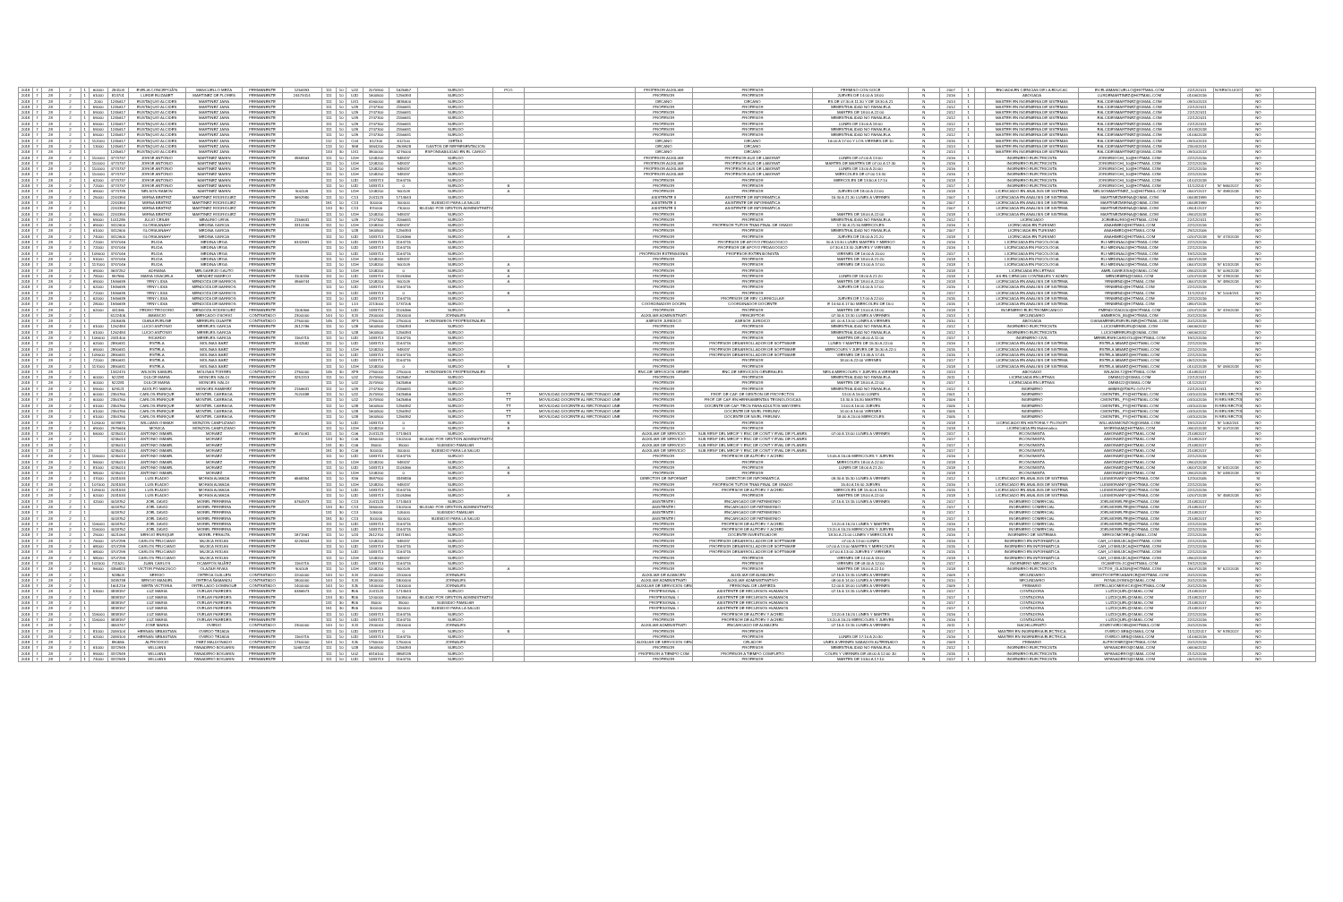| 2018 | 7 | 28 | 2 | 1 | 60000 | 284103 | EVELIA CONCEPCIÃ'N | MANCUELLO MEZA | PERMANENTE | 1256393 | 111 | 10 | UJ2 | 2070900 | 1625657 | SUELDO | PCG | | PROFESOR AUXILIAR | PROFESOR | PERMISO CON GOCE | N | 2007 | 1 | | ENCIADA EN CIENCIAS DE LA EDUCAC | EV.ELIAMANCUELLO@HOTMAIL.COM | 22/12/2011 | N RESOLUCIO | NO | |
| 2018 | 7 | 28 | 2 | 1 | 61000 | 813701 | LURDE ELIZABET | MARTINEZ DE FLORES | PERMANENTE | 24473414 | 111 | 10 | UJD | 1600500 | 1256393 | SUELDO | | | PROFESOR | PROFESOR | JUEVES DE 14:00 A 18:00 | N | 2016 | 1 | | ABOGADA | LURDEMARTINEZ@HOTMAIL.COM | 01/06/2016 | | NO | |
| 2018 | 7 | 28 | 2 | 1 | 2000 | 1245617 | EUSTAQUIO ALCIDES | MARTINEZ JARA | PERMANENTE | | 111 | 10 | UX1 | 6160000 | 4835600 | SUELDO | | | DECANO | DECANO | ES DE 07:30 A 11:30 Y DE 18:30 A 21 | N | 2014 | 1 | | MASTER EN INGENIERIA DE SISTEMAS | EALCIDESMARTINEZ@GMAIL.COM | 09/10/2013 | | NO | |
| 2018 | 7 | 28 | 2 | 1 | 59000 | 1245617 | EUSTAQUIO ALCIDES | MARTINEZ JARA | PERMANENTE | | 111 | 10 | UJ9 | 2747300 | 2156631 | SUELDO | | | PROFESOR | PROFESOR | SEMESTRALIDAD NO PARALELA | N | 2012 | 1 | | MASTER EN INGENIERIA DE SISTEMAS | EALCIDESMARTINEZ@GMAIL.COM | 22/12/2011 | | NO | |
| 2018 | 7 | 28 | 2 | 1 | 59000 | 1245617 | EUSTAQUIO ALCIDES | MARTINEZ JARA | PERMANENTE | | 111 | 10 | UJ9 | 2747300 | 2156631 | SUELDO | | | PROFESOR | PROFESOR | MARTES DE 18:00 A 22:00 | N | 2012 | 1 | | MASTER EN INGENIERIA DE SISTEMAS | EALCIDESMARTINEZ@GMAIL.COM | 22/12/2011 | | NO | |
| 2018 | 7 | 28 | 2 | 1 | 59000 | 1245617 | EUSTAQUIO ALCIDES | MARTINEZ JARA | PERMANENTE | | 111 | 10 | UJ9 | 2747300 | 2156631 | SUELDO | | | PROFESOR | PROFESOR | SEMESTRALIDAD NO PARALELA | N | 2012 | 1 | | MASTER EN INGENIERIA DE SISTEMAS | EALCIDESMARTINEZ@GMAIL.COM | 22/12/2011 | | NO | |
| 2018 | 7 | 28 | 2 | 1 | 59000 | 1245617 | EUSTAQUIO ALCIDES | MARTINEZ JARA | PERMANENTE | | 111 | 10 | UJ9 | 2747300 | 2156631 | SUELDO | | | PROFESOR | PROFESOR | LUNES DE 13:00 A 18:00 | N | 2012 | 1 | | MASTER EN INGENIERIA DE SISTEMAS | EALCIDESMARTINEZ@GMAIL.COM | 22/12/2011 | | NO | |
| 2018 | 7 | 28 | 2 | 1 | 59000 | 1245617 | EUSTAQUIO ALCIDES | MARTINEZ JARA | PERMANENTE | | 111 | 10 | UJ9 | 2747300 | 2156631 | SUELDO | | | PROFESOR | PROFESOR | SEMESTRALIDAD NO PARALELA | N | 2012 | 1 | | MASTER EN INGENIERIA DE SISTEMAS | EALCIDESMARTINEZ@GMAIL.COM | 01/03/2018 | | NO | |
| 2018 | 7 | 28 | 2 | 1 | 59000 | 1245617 | EUSTAQUIO ALCIDES | MARTINEZ JARA | PERMANENTE | | 111 | 10 | UJ9 | 2747300 | 2156631 | SUELDO | | | PROFESOR | PROFESOR | SEMESTRALIDAD NO PARALELA | N | 2012 | 1 | | MASTER EN INGENIERIA DE SISTEMAS | EALCIDESMARTINEZ@GMAIL.COM | 01/05/2018 | | NO | |
| 2018 | 7 | 28 | 2 | 1 | 112000 | 1245617 | EUSTAQUIO ALCIDES | MARTINEZ JARA | PERMANENTE | | 112 | 10 | C04 | 512100 | 512100 | DIETAS | | | DECANO | DECANO | 16:00 A 17:00 Y LOS VIERNES DE 10 | N | 2015 | 1 | | MASTER EN INGENIERIA DE SISTEMAS | EALCIDESMARTINEZ@GMAIL.COM | 09/10/2013 | | NO | |
| 2018 | 7 | 28 | 2 | 1 | 13000 | 1245617 | EUSTAQUIO ALCIDES | MARTINEZ JARA | PERMANENTE | | 113 | 10 | S98 | 3464200 | 2909928 | GASTOS DE REPRESENTACION | | | DECANO | DECANO | | N | 2014 | 1 | | MASTER EN INGENIERIA DE SISTEMAS | EALCIDESMARTINEZ@GMAIL.COM | 23/04/2014 | | NO | |
| 2018 | 7 | 28 | 2 | 1 | | 1245617 | EUSTAQUIO ALCIDES | MARTINEZ JARA | PERMANENTE | | 133 | 30 | UX1 | 3900000 | 3276000 | ESPONSABILIDAD EN EL CARGO | | | DECANO | DECANO | | N | 2014 | 1 | | MASTER EN INGENIERIA DE SISTEMAS | EALCIDESMARTINEZ@GMAIL.COM | 09/10/2013 | | NO | |
| 2018 | 7 | 28 | 2 | 1 | 110000 | 4773737 | JORGE ANTONIO | MARTINEZ MARIN | PERMANENTE | 4958463 | 111 | 10 | U1H | 1208200 | 948437 | SUELDO | | | PROFESOR AUXILIAR | PROFESOR AUX DE LABORAT | LUNES DE 07:00 A 13:00 | N | 2016 | 1 | | INGENIERO ELECTRICISTA | JORGEBOCHI_10@HOTMAIL.COM | 22/12/2016 | | NO | |
| 2018 | 7 | 28 | 2 | 1 | 110000 | 4773737 | JORGE ANTONIO | MARTINEZ MARIN | PERMANENTE | | 111 | 10 | U1H | 1208200 | 948437 | SUELDO | | | PROFESOR AUXILIAR | PROFESOR AUX DE LABORAT | MARTES DE MARTES DE 07:00 A 17:30 | N | 2016 | 1 | | INGENIERO ELECTRICISTA | JORGEBOCHI_10@HOTMAIL.COM | 22/12/2016 | | NO | |
| 2018 | 7 | 28 | 2 | 1 | 110000 | 4773737 | JORGE ANTONIO | MARTINEZ MARIN | PERMANENTE | | 111 | 10 | U1H | 1208200 | 948437 | SUELDO | | | PROFESOR AUXILIAR | PROFESOR AUX DE LABORAT | LUNES DE 13:00 A 20:00 | N | 2016 | 1 | | INGENIERO ELECTRICISTA | JORGEBOCHI_10@HOTMAIL.COM | 22/12/2016 | | NO | |
| 2018 | 7 | 28 | 2 | 1 | 110000 | 4773737 | JORGE ANTONIO | MARTINEZ MARIN | PERMANENTE | | 111 | 10 | U1H | 1208200 | 948437 | SUELDO | | | PROFESOR AUXILIAR | PROFESOR AUX DE LABORAT | MIERCOLES DE 07:00 13:30 | N | 2016 | 1 | | INGENIERO ELECTRICISTA | JORGEBOCHI_10@HOTMAIL.COM | 22/12/2016 | | NO | |
| 2018 | 7 | 28 | 2 | 1 | 62000 | 4773737 | JORGE ANTONIO | MARTINEZ MARIN | PERMANENTE | | 111 | 10 | UJD | 1483713 | 1164715 | SUELDO | | | PROFESOR | PROFESOR | MIERCOLES DE 13:50 A 17:10 | N | 2018 | 1 | | INGENIERO ELECTRICISTA | JORGEBOCHI_10@HOTMAIL.COM | 01/02/2018 | | NO | |
| 2018 | 7 | 28 | 2 | 1 | 72000 | 4773737 | JORGE ANTONIO | MARTINEZ MARIN | PERMANENTE | | 111 | 10 | UJD | 1483713 | 0 | SUELDO | B | | PROFESOR | PROFESOR | | N | 2017 | 1 | | INGENIERO ELECTRICISTA | JORGEBOCHI_10@HOTMAIL.COM | 11/12/2017 | N° 965/2017 | NO | |
| 2018 | 7 | 28 | 2 | 1 | 69000 | 4773739 | NELSON RAMON | MARTINEZ MARIN | PERMANENTE | 900109 | 111 | 10 | U1H | 1208200 | 900109 | SUELDO | A | | PROFESOR | PROFESOR | JUEVES DE 18:00 A 22:00 | N | 2018 | 1 | | LICENCIADO EN ANALISIS DE SISTEMA | NELSONMARTINEZ_10@HOTMAIL.COM | 05/07/2017 | N° 498/2018 | NO | |
| 2018 | 7 | 28 | 2 | 1 | 25000 | 2244394 | MIRNA BEATRIZ | MARTINEZ RODRIGUEZ | PERMANENTE | 3692980 | 111 | 10 | C13 | 2041123 | 1714543 | SUELDO | | | ASISTENTE II | ASISTENTE DE INFORMATICA | 15:30 A 21:30 LUNES A VIERNES | N | 2007 | 1 | | LICENCIADA EN ANALISIS DE SISTEMA | MARTINEZMIRNA@GMAIL.COM | 05/08/1999 | | NO | |
| 2018 | 7 | 28 | 2 | 1 | | 2244394 | MIRNA BEATRIZ | MARTINEZ RODRIGUEZ | PERMANENTE | | 191 | 10 | C13 | 300000 | 300000 | SUBSIDIO PARA LA SALUD | | | ASISTENTE II | ASISTENTE DE INFORMATICA | | N | 2007 | 1 | | LICENCIADA EN ANALISIS DE SISTEMA | MARTINEZMIRNA@GMAIL.COM | 05/08/1999 | | NO | |
| 2018 | 7 | 28 | 2 | 1 | | 2244394 | MIRNA BEATRIZ | MARTINEZ RODRIGUEZ | PERMANENTE | | 133 | 30 | C13 | 870000 | 730000 | BILIDAD POR GESTION ADMINISTRATIVA | | | ASISTENTE II | ASISTENTE DE INFORMATICA | | N | 2007 | 1 | | LICENCIADA EN ANALISIS DE SISTEMA | MARTINEZMIRNA@GMAIL.COM | 09/01/2017 | | NO | |
| 2018 | 7 | 28 | 2 | 1 | 96000 | 2244394 | MIRNA BEATRIZ | MARTINEZ RODRIGUEZ | PERMANENTE | | 111 | 10 | U1H | 1208200 | 948437 | SUELDO | | | PROFESOR | PROFESOR | MARTES DE 18:00 A 22:00 | N | 2018 | 1 | | LICENCIADA EN ANALISIS DE SISTEMA | MARTINEZMIRNA@GMAIL.COM | 09/02/2018 | | NO | |
| 2018 | 7 | 28 | 2 | 1 | 59000 | 1011289 | JULIO CESAR | MEAURIO LEIVA | PERMANENTE | 2156631 | 111 | 10 | UJ9 | 2747300 | 2156631 | SUELDO | | | PROFESOR | PROFESOR | SEMESTRALIDAD NO PARALELA | N | 2012 | 1 | | LICENCIADO | JCEMEAURIO@HOTMAIL.COM | 22/12/2011 | | NO | |
| 2018 | 7 | 28 | 2 | 1 | 69000 | 3412600 | GLORIA ANAHY | MEDINA GARCIA | PERMANENTE | 3310196 | 111 | 10 | U1H | 1208200 | 948437 | SUELDO | | | PROFESOR | PROFESOR TUTOR TRAB FINAL DE GRADO | 17:30 A 21:30 MIERCOLES | N | 2016 | 1 | | LICENCIADA EN TURISMO | ANAHIMED@HOTMAIL.COM | 22/12/2016 | | NO | |
| 2018 | 7 | 28 | 2 | 1 | 61000 | 3412600 | GLORIA ANAHY | MEDINA GARCIA | PERMANENTE | | 111 | 10 | UJ8 | 1600500 | 1256393 | SUELDO | | | PROFESOR | PROFESOR | SEMESTRALIDAD NO PARALELA | N | 2007 | 1 | | LICENCIADA EN TURISMO | ANAHIMED@HOTMAIL.COM | 29/12/2006 | | NO | |
| 2018 | 7 | 28 | 2 | 1 | 74000 | 3412600 | GLORIA ANAHY | MEDINA GARCIA | PERMANENTE | | 111 | 10 | UJD | 1483713 | 1105366 | SUELDO | A | | PROFESOR | PROFESOR | JUEVES DE 18:00 A 21:20 | N | 2018 | 1 | | LICENCIADA EN TURISMO | ANAHIMED@HOTMAIL.COM | 02/07/2018 | N° 473/2018 | NO | |
| 2018 | 7 | 28 | 2 | 1 | 72000 | 3747046 | ELIDA | MEDINA VEGA | PERMANENTE | 5342691 | 111 | 10 | UJD | 1483713 | 1164715 | SUELDO | | | PROFESOR | PROFESOR DE APOYO PEDAGOGICO | 30 A 13:30 LUNES MARTES Y MIERCO | N | 2016 | 1 | | LICENCIADA EN PSICOLOGIA | ELI-MEDINA02@HOTMAIL.COM | 22/12/2016 | | NO | |
| 2018 | 7 | 28 | 2 | 1 | 72000 | 3747046 | ELIDA | MEDINA VEGA | PERMANENTE | | 111 | 10 | UJD | 1483713 | 1164715 | SUELDO | | | PROFESOR | PROFESOR DE APOYO PEDAGOGICO | 07:30 A 13:30 JUEVES Y VIERNES | N | 2016 | 1 | | LICENCIADA EN PSICOLOGIA | ELI-MEDINA02@HOTMAIL.COM | 22/12/2016 | | NO | |
| 2018 | 7 | 28 | 2 | 1 | 109000 | 3747046 | ELIDA | MEDINA VEGA | PERMANENTE | | 111 | 10 | UJD | 1483713 | 1164715 | SUELDO | | | PROFESOR EXTENSIONIS | PROFESOR EXTENSIONISTA | VIERNES DE 16:00 A 20:00 | N | 2017 | 1 | | LICENCIADA EN PSICOLOGIA | ELI-MEDINA02@HOTMAIL.COM | 19/12/2016 | | NO | |
| 2018 | 7 | 28 | 2 | 1 | 93000 | 3747046 | ELIDA | MEDINA VEGA | PERMANENTE | | 111 | 10 | U1H | 1208200 | 948437 | SUELDO | | | PROFESOR | PROFESOR | MARTES DE 18:00 A 21:20 | N | 2018 | 1 | | LICENCIADA EN PSICOLOGIA | ELI-MEDINA02@HOTMAIL.COM | 05/07/2018 | | NO | |
| 2018 | 7 | 28 | 2 | 1 | 117000 | 3747046 | ELIDA | MEDINA VEGA | PERMANENTE | | 111 | 10 | U1H | 1208200 | 900109 | SUELDO | A | | PROFESOR | PROFESOR | VIERNES DE 13:00 A 17:00 | N | 2018 | 1 | | LICENCIADA EN PSICOLOGIA | ELI-MEDINA02@HOTMAIL.COM | 05/07/2018 | N° 513/2018 | NO | |
| 2018 | 7 | 28 | 2 | 1 | 69000 | 3637252 | ADRIANA | MELGAREJO GAUTO | PERMANENTE | | 111 | 10 | U1H | 1208200 | 0 | SUELDO | B | | PROFESOR | PROFESOR | | N | 2018 | 1 | | LICENCIADA EN LETRAS | AMELGAREJO59@GMAIL.COM | 09/02/2018 | N° 009/2018 | NO | |
| 2018 | 7 | 28 | 2 | 1 | 78000 | 997955 | MARIA GRACIELA | MENDEZ MARECO | PERMANENTE | 1105336 | 111 | 10 | UJD | 1483713 | 1105366 | SUELDO | A | | PROFESOR | PROFESOR | LUNES DE 18:00 A 21:20 | N | 2018 | 1 | | AS EN CIENCIAS CONTABLES Y ADMIN | MENDEBEN@GMAIL.COM | 02/07/2018 | N° 478/2018 | NO | |
| 2018 | 7 | 28 | 2 | 1 | 69000 | 1946639 | YENY LIDIA | MENDOZA DE BARRIOS | PERMANENTE | 4966744 | 111 | 10 | U1H | 1208200 | 900109 | SUELDO | A | | PROFESOR | PROFESOR | MARTES DE 18:00 A 22:00 | N | 2018 | 1 | | LICENCIADA EN ANALISIS DE SISTEMA | YENMEND@HOTMAIL.COM | 05/07/2018 | N° 489/2018 | NO | |
| 2018 | 7 | 28 | 2 | 1 | 62000 | 1946639 | YENY LIDIA | MENDOZA DE BARRIOS | PERMANENTE | | 111 | 10 | UJD | 1483713 | 1164715 | SUELDO | | | PROFESOR | PROFESOR | JUEVES DE 14:00 A 17:00 | N | 2015 | 1 | | LICENCIADA EN ANALISIS DE SISTEMA | YENMEND@HOTMAIL.COM | 22/12/2016 | | NO | |
| 2018 | 7 | 28 | 2 | 1 | 72000 | 1946639 | YENY LIDIA | MENDOZA DE BARRIOS | PERMANENTE | | 111 | 10 | UJD | 1483713 | 0 | SUELDO | B | | PROFESOR | PROFESOR | | N | 2017 | 1 | | LICENCIADA EN ANALISIS DE SISTEMA | YENMEND@HOTMAIL.COM | 11/12/2017 | N° 1004/201 | NO | |
| 2018 | 7 | 28 | 2 | 1 | 62000 | 1946639 | YENY LIDIA | MENDOZA DE BARRIOS | PERMANENTE | | 111 | 10 | UJD | 1483713 | 1164715 | SUELDO | | | PROFESOR | PROFESOR DE REV CURRICULAR | JUEVES DE 17:00 A 22:00 | N | 2015 | 1 | | LICENCIADA EN ANALISIS DE SISTEMA | YENMEND@HOTMAIL.COM | 22/12/2016 | | NO | |
| 2018 | 7 | 28 | 2 | 1 | 28000 | 1946639 | YENY LIDIA | MENDOZA DE BARRIOS | PERMANENTE | | 111 | 10 | L14 | 2213000 | 1737205 | SUELDO | | | COORDINADOR DOCEN | COORDINADOR DOCENTE | E 14:50 A 17:50 MIERCOLES DE 15:0 | N | 2015 | 1 | | LICENCIADA EN ANALISIS DE SISTEMA | YENMEND@HOTMAIL.COM | 08/07/2015 | | NO | |
| 2018 | 7 | 28 | 2 | 1 | 62000 | 441365 | PEDRO TEODORO | MENDOZA RODRIGUEZ | PERMANENTE | 1105366 | 111 | 10 | UJD | 1483713 | 1105366 | SUELDO | A | | PROFESOR | PROFESOR | MARTES DE 13:00 A 18:00 | N | 2018 | 1 | | INGENIERO ELECTROMECANICO | PMENDOZAI2010@HOTMAIL.COM | 02/07/2018 | N° 419/2018 | NO | |
| 2018 | 7 | 28 | 2 | 1 | | 5122405 | AMANCIO | MERCADO OSORIO | CONTRATADO | 2300000 | 144 | 10 | XJ4 | 2300000 | 2300000 | JORNALES | | | AUXILIAR ADMINISTRATI | PERCEPTOR | 07:30 A 13:30 LUNES A VIERNES | N | 2013 | 1 | | SECUNDARIO | AMMEROS_85@HOTMAIL.COM | 20/12/2016 | | NO | |
| 2018 | 7 | 28 | 2 | 1 | | 2405635 | DIANA EVELINE | MERELES DUARTE | CONTRATADO | 2750000 | 145 | 10 | XP3 | 2750000 | 2750000 | HONORARIOS PROFESIONALES | | | ASESOR JURIDICO | ASESOR JURIDICO | 08: 00 A 13:00 LUNES A VIERNES | N | 2010 | 1 | | ABOGADA | DIANAMERELESEVELINE@HOTMAIL.COM | 20/12/2016 | | NO | |
| 2018 | 7 | 28 | 2 | 1 | 61000 | 1262484 | LUCIO ANTONIO | MERELES GARCIA | PERMANENTE | 2512786 | 111 | 10 | UJ8 | 1600500 | 1256393 | SUELDO | | | PROFESOR | PROFESOR | SEMESTRALIDAD NO PARALELA | N | 2012 | 1 | | INGENIERO ELECTRICISTA | LUCIOMERELES@GMAIL.COM | 06/06/2012 | | NO | |
| 2018 | 7 | 28 | 2 | 1 | 61000 | 1262484 | LUCIO ANTONIO | MERELES GARCIA | PERMANENTE | | 111 | 10 | UJ8 | 1600500 | 1256393 | SUELDO | | | PROFESOR | PROFESOR | SEMESTRALIDAD NO PARALELA | N | 2012 | 1 | | INGENIERO ELECTRICISTA | LUCIOMERELES@GMAIL.COM | 06/06/2012 | | NO | |
| 2018 | 7 | 28 | 2 | 1 | 106000 | 2441400 | RICARDO | MERELES GARCIA | PERMANENTE | 1164715 | 111 | 10 | UJD | 1483713 | 1164715 | SUELDO | | | PROFESOR | PROFESOR | MARTES DE 08:00 A 11:00 | N | 2017 | 1 | | INGENIERO CIVIL | MERELESRICARDO10@HOTMAIL.COM | 19/12/2016 | | NO | |
| 2018 | 7 | 28 | 2 | 1 | 62000 | 2890631 | ESTELA | MOLINAS BAEZ | PERMANENTE | 4442582 | 111 | 10 | UJD | 1483713 | 1164715 | SUELDO | | | PROFESOR | PROFESOR DESARROLLADOR DE SOFTWARE | LUNES Y MARTES DE 15:30 A 22:00 | N | 2016 | 1 | | LICENCIADA EN ANALISIS DE SISTEMA | ESTELA.MBAEZ@HOTMAIL.COM | 22/12/2016 | | NO | |
| 2018 | 7 | 28 | 2 | 1 | 69000 | 2890631 | ESTELA | MOLINAS BAEZ | PERMANENTE | | 111 | 10 | U1H | 1208200 | 948437 | SUELDO | | | PROFESOR | PROFESOR DESARROLLADOR DE SOFTWARE | MIERCOLES Y JUEVES DE 15:30 A 22:0 | N | 2015 | 1 | | LICENCIADA EN ANALISIS DE SISTEMA | ESTELA.MBAEZ@HOTMAIL.COM | 22/12/2016 | | NO | |
| 2018 | 7 | 28 | 2 | 1 | 109000 | 2890631 | ESTELA | MOLINAS BAEZ | PERMANENTE | | 111 | 10 | UJD | 1483713 | 1164715 | SUELDO | | | PROFESOR | PROFESOR DESARROLLADOR DE SOFTWARE | VIERNES DE 13:45 A 17:45 | N | 2015 | 1 | | LICENCIADA EN ANALISIS DE SISTEMA | ESTELA.MBAEZ@HOTMAIL.COM | 22/12/2016 | | NO | |
| 2018 | 7 | 28 | 2 | 1 | 72000 | 2890631 | ESTELA | MOLINAS BAEZ | PERMANENTE | | 111 | 10 | UJD | 1483713 | 1164715 | SUELDO | | | PROFESOR | PROFESOR | 18:00 A 22:00 VIERNES | N | 2017 | 1 | | LICENCIADA EN ANALISIS DE SISTEMA | ESTELA.MBAEZ@HOTMAIL.COM | 05/12/2016 | | NO | |
| 2018 | 7 | 28 | 2 | 1 | 117000 | 2890631 | ESTELA | MOLINAS BAEZ | PERMANENTE | | 111 | 10 | U1H | 1208200 | 0 | SUELDO | B | | PROFESOR | PROFESOR | | N | 2018 | 1 | | LICENCIADA EN ANALISIS DE SISTEMA | ESTELA.MBAEZ@HOTMAIL.COM | 01/02/2018 | N° 059/2018 | NO | |
| 2018 | 7 | 28 | 2 | 1 | | 1342470 | WILSON SAMUEL | MOLINAS TORRES | CONTRATADO | 2750000 | 145 | 30 | XP8 | 2750000 | 2750000 | HONORARIOS PROFESIONALES | | | ENC.DE SERVICIOS GENER | ENC.DE SERVICIOS GENERALES | NES A MIERCOLES Y JUEVES A VIERNES | N | 2014 | 1 | | ABOGADO | WILADM.72@HOTMAIL.COM | 01/08/2017 | | NO | |
| 2018 | 7 | 28 | 2 | 1 | 60000 | 922281 | DULCE MARIA | MONGES IVALDI | PERMANENTE | 3251313 | 111 | 10 | UJ2 | 2070900 | 1625657 | SUELDO | | | PROFESOR | PROFESOR | SEMESTRALIDAD NO PARALELA | N | 2011 | 1 | | LICENCIADA EN LETRAS | DMMI422@GMAIL.COM | 22/12/2011 | | NO | |
| 2018 | 7 | 28 | 2 | 1 | 60000 | 922281 | DULCE MARIA | MONGES IVALDI | PERMANENTE | | 111 | 10 | UJ2 | 2070900 | 1625656 | SUELDO | | | PROFESOR | PROFESOR | MARTES DE 18:00 A 22:00 | N | 2017 | 1 | | LICENCIADA EN LETRAS | DMMI422@GMAIL.COM | 01/12/2017 | | NO | |
| 2018 | 7 | 28 | 2 | 1 | 59000 | 529121 | ADOLFO MARIA | MONGES RAMIREZ | PERMANENTE | 2156631 | 111 | 10 | UJ9 | 2747300 | 2156631 | SUELDO | | | PROFESOR | PROFESOR | SEMESTRALIDAD NO PARALELA | N | 2012 | 1 | | INGENIERO | AMMR@ITAIPU.GOV.PY | 22/12/2011 | | NO | |
| 2018 | 7 | 28 | 2 | 1 | 60000 | 2354760 | CARLOS ENRIQUE | MONTIEL CAREAGA | PERMANENTE | 7020488 | 111 | 10 | UJ2 | 2070900 | 1625656 | SUELDO | TT | MOVILIDAD DOCENTE AL RECTORADO UNE | PROFESOR | PROF. DE CAP. DE GESTION DE PROYECTOS | 14:00 A 16:00 LUNES | N | 2001 | 1 | | INGENIERO | CMONTIEL_PY@HOTMAIL.COM | 04/10/2016 | R RES RECTOR | NO | |
| 2018 | 7 | 28 | 2 | 1 | 60000 | 2354760 | CARLOS ENRIQUE | MONTIEL CAREAGA | PERMANENTE | | 111 | 10 | UJ2 | 2070900 | 1625656 | SUELDO | TT | MOVILIDAD DOCENTE AL RECTORADO UNE | PROFESOR | PROF. DE CAP. EN HERRAMIENTAS TEGNOLÓGICAS | 13:30 A 15:30 MARTES | N | 2006 | 1 | | INGENIERO | CMONTIEL_PY@HOTMAIL.COM | 04/10/2016 | R RES RECTOR | NO | |
| 2018 | 7 | 28 | 2 | 1 | 61000 | 2354760 | CARLOS ENRIQUE | MONTIEL CAREAGA | PERMANENTE | | 111 | 10 | UJ8 | 1600500 | 1256392 | SUELDO | TT | MOVILIDAD DOCENTE AL RECTORADO UNE | PROFESOR | DOCENTE DE CAP. TECN PARA ADULTOS MAYORES | 14:00 A 16:00 JUEVES | N | 2005 | 1 | | INGENIERO | CMONTIEL_PY@HOTMAIL.COM | 04/10/2016 | R RES RECTOR | NO | |
| 2018 | 7 | 28 | 2 | 1 | 61000 | 2354760 | CARLOS ENRIQUE | MONTIEL CAREAGA | PERMANENTE | | 111 | 10 | UJ8 | 1600500 | 1256392 | SUELDO | TT | MOVILIDAD DOCENTE AL RECTORADO UNE | PROFESOR | DOCENTE DE NIVEL PREUNIV. | 14:00 A 16:00 VIERNES | N | 2005 | 1 | | INGENIERO | CMONTIEL_PY@HOTMAIL.COM | 04/10/2016 | R RES RECTOR | NO | |
| 2018 | 7 | 28 | 2 | 1 | 61000 | 2354760 | CARLOS ENRIQUE | MONTIEL CAREAGA | PERMANENTE | | 111 | 10 | UJ8 | 1600500 | 1256392 | SUELDO | TT | MOVILIDAD DOCENTE AL RECTORADO UNE | PROFESOR | DOCENTE DE NIVEL PREUNIV. | 18:00 A 20:00 MIERCOLES | N | 2005 | 1 | | INGENIERO | CMONTIEL_PY@HOTMAIL.COM | 04/10/2016 | R RES RECTOR | NO | |
| 2018 | 7 | 28 | 2 | 1 | 103000 | 3478871 | WILLIANS OSMAR | MONZON CAMPUZANO | PERMANENTE | | 111 | 10 | UJD | 1483713 | 0 | SUELDO | B | | PROFESOR | PROFESOR | | N | 2018 | 1 | | LICENCIADO EN HISTORIA Y FILOSOFI | WILLIANSMONZON@GMAIL.COM | 19/12/2017 | N° 1052/201 | NO | |
| 2018 | 7 | 28 | 2 | 1 | 69000 | 2979646 | MONICA | MONZON CAMPUZANO | PERMANENTE | | 111 | 10 | U1H | 1208200 | 0 | SUELDO | B | | PROFESOR | PROFESOR | | N | 2018 | 1 | | LICENCIADA EN Matematica | MOERSAM@HOTMAIL.COM | 09/02/2018 | N° 007/2018 | NO | |
| 2018 | 7 | 28 | 2 | 1 | 56000 | 4235014 | ANTONIO ISMAEL | MORAEZ | PERMANENTE | 6570061 | 111 | 10 | C06 | 2041123 | 1714543 | SUELDO | | | AUXILIAR DE SERVICIO | SUB RESP DEL MECIP Y ENC DE CONT Y EVAL DE PLANES | 07:00 A 13:00 LUNES A VIERNES | N | 2017 | 1 | | ECONOMISTA | AIMORAEZ@HOTMAIL.COM | 21/08/2017 | | NO | |
| 2018 | 7 | 28 | 2 | 1 | | 4235014 | ANTONIO ISMAEL | MORAEZ | PERMANENTE | | 133 | 30 | C06 | 1550000 | 1302000 | BILIDAD POR GESTION ADMINISTRATIVA | | | AUXILIAR DE SERVICIO | SUB RESP DEL MECIP Y ENC DE CONT Y EVAL DE PLANES | | N | 2017 | 1 | | ECONOMISTA | AIMORAEZ@HOTMAIL.COM | 21/08/2017 | | NO | |
| 2018 | 7 | 28 | 2 | 1 | | 4235014 | ANTONIO ISMAEL | MORAEZ | PERMANENTE | | 131 | 30 | C06 | 35000 | 35000 | SUBSIDIO FAMILIAR | | | AUXILIAR DE SERVICIO | SUB RESP DEL MECIP Y ENC DE CONT Y EVAL DE PLANES | | N | 2017 | 1 | | ECONOMISTA | AIMORAEZ@HOTMAIL.COM | 21/08/2017 | | NO | |
| 2018 | 7 | 28 | 2 | 1 | | 4235014 | ANTONIO ISMAEL | MORAEZ | PERMANENTE | | 191 | 30 | C06 | 300000 | 300000 | SUBSIDIO PARA LA SALUD | | | AUXILIAR DE SERVICIO | SUB RESP DEL MECIP Y ENC DE CONT Y EVAL DE PLANES | | N | 2017 | 1 | | ECONOMISTA | AIMORAEZ@HOTMAIL.COM | 21/08/2017 | | NO | |
| 2018 | 7 | 28 | 2 | 1 | 116000 | 4235014 | ANTONIO ISMAEL | MORAEZ | PERMANENTE | | 111 | 10 | UJD | 1483713 | 1164715 | SUELDO | | | PROFESOR | PROFESOR DE AUTOEV Y ACRED | 13:05 A 15:05 MIERCOLES Y JUEVES | N | 2016 | 1 | | ECONOMISTA | AIMORAEZ@HOTMAIL.COM | 22/12/2016 | | NO | |
| 2018 | 7 | 28 | 2 | 1 | 96000 | 4235014 | ANTONIO ISMAEL | MORAEZ | PERMANENTE | | 111 | 10 | U1H | 1208200 | 948437 | SUELDO | | | PROFESOR | PROFESOR | MIERCOLES 18:00 A 22:00 | N | 2018 | 1 | | ECONOMISTA | AIMORAEZ@HOTMAIL.COM | 09/02/2018 | | NO | |
| 2018 | 7 | 28 | 2 | 1 | 81000 | 4235014 | ANTONIO ISMAEL | MORAEZ | PERMANENTE | | 111 | 10 | UJD | 1483713 | 1105366 | SUELDO | A | | PROFESOR | PROFESOR | LUNES DE 18:00 A 21:20 | N | 2018 | 1 | | ECONOMISTA | AIMORAEZ@HOTMAIL.COM | 05/07/2018 | N° 541/2018 | NO | |
| 2018 | 7 | 28 | 2 | 1 | 98000 | 4235014 | ANTONIO ISMAEL | MORAEZ | PERMANENTE | | 111 | 10 | U1H | 1208200 | 0 | SUELDO | B | | PROFESOR | PROFESOR | | N | 2018 | 1 | | ECONOMISTA | AIMORAEZ@HOTMAIL.COM | 09/02/2018 | N° 048/2018 | NO | |
| 2018 | 7 | 28 | 2 | 1 | 47000 | 2031534 | LUIS ELADIO | MORAN ALMADA | PERMANENTE | 6568354 | 111 | 10 | K36 | 3987900 | 3349836 | SUELDO | | | DIRECTOR DE INFORMAT | DIRECTOR DE INFORMATICA | 09:30 A 15:30 LUNES A VIERNES | N | 2012 | 1 | | LICENCIADO EN ANALISIS DE SISTEMA | LUISMORANPY@HOTMAIL.COM | 12/10/2005 | | SI | |
| 2018 | 7 | 28 | 2 | 1 | 107000 | 2031534 | LUIS ELADIO | MORAN ALMADA | PERMANENTE | | 111 | 10 | U1H | 1208200 | 948437 | SUELDO | | | PROFESOR | PROFESOR TUTOR TRAB FINAL DE GRADO | 15:40 A 19:40 JUEVES | N | 2016 | 1 | | LICENCIADO EN ANALISIS DE SISTEMA | LUISMORANPY@HOTMAIL.COM | 22/12/2016 | | NO | |
| 2018 | 7 | 28 | 2 | 1 | 109000 | 2031534 | LUIS ELADIO | MORAN ALMADA | PERMANENTE | | 111 | 10 | UJD | 1483713 | 1164715 | SUELDO | | | PROFESOR | PROFESOR DE AUTOEV Y ACRED | MIERCOLES DE 15:40 A 19:40 | N | 2015 | 1 | | LICENCIADO EN ANALISIS DE SISTEMA | LUISMORANPY@HOTMAIL.COM | 22/12/2016 | | NO | |
| 2018 | 7 | 28 | 2 | 1 | 62000 | 2031534 | LUIS ELADIO | MORAN ALMADA | PERMANENTE | | 111 | 10 | UJD | 1483713 | 1105366 | SUELDO | A | | PROFESOR | PROFESOR | MARTES DE 18:00 A 22:00 | N | 2018 | 1 | | LICENCIADO EN ANALISIS DE SISTEMA | LUISMORANPY@HOTMAIL.COM | 02/07/2018 | N° 458/2018 | NO | |
| 2018 | 7 | 28 | 2 | 1 | 42000 | 4018752 | JOEL DAVID | MOREL FERREIRA | PERMANENTE | 5750973 | 111 | 10 | C13 | 2041123 | 1714543 | SUELDO | | | ASISTENTE I | ENCARGADO DE PATRIMONIO | 07:15 A 13:15 LUNES A VIERNES | N | 2017 | 1 | | INGENIERO COMERCIAL | JOELMORELFE@HOTMAIL.COM | 21/08/2017 | | NO | |
| 2018 | 7 | 28 | 2 | 1 | | 4018752 | JOEL DAVID | MOREL FERREIRA | PERMANENTE | | 133 | 30 | C13 | 1550000 | 1302000 | BILIDAD POR GESTION ADMINISTRATIVA | | | ASISTENTE I | ENCARGADO DE PATRIMONIO | | N | 2017 | 1 | | INGENIERO COMERCIAL | JOELMORELFE@HOTMAIL.COM | 21/08/2017 | | NO | |
| 2018 | 7 | 28 | 2 | 1 | | 4018752 | JOEL DAVID | MOREL FERREIRA | PERMANENTE | | 131 | 30 | C13 | 105000 | 105000 | SUBSIDIO FAMILIAR | | | ASISTENTE I | ENCARGADO DE PATRIMONIO | | N | 2017 | 1 | | INGENIERO COMERCIAL | JOELMORELFE@HOTMAIL.COM | 21/08/2017 | | NO | |
| 2018 | 7 | 28 | 2 | 1 | | 4018752 | JOEL DAVID | MOREL FERREIRA | PERMANENTE | | 191 | 30 | C13 | 300000 | 300000 | SUBSIDIO PARA LA SALUD | | | ASISTENTE I | ENCARGADO DE PATRIMONIO | | N | 2017 | 1 | | INGENIERO COMERCIAL | JOELMORELFE@HOTMAIL.COM | 21/08/2017 | | NO | |
| 2018 | 7 | 28 | 2 | 1 | 116000 | 4018752 | JOEL DAVID | MOREL FERREIRA | PERMANENTE | | 111 | 10 | UJD | 1483713 | 1164715 | SUELDO | | | PROFESOR | PROFESOR DE AUTOEV Y ACRED | 13:20 A 15:20 LUNES Y MARTES | N | 2016 | 1 | | INGENIERO COMERCIAL | JOELMORELFE@HOTMAIL.COM | 22/12/2016 | | NO | |
| 2018 | 7 | 28 | 2 | 1 | 116000 | 4018752 | JOEL DAVID | MOREL FERREIRA | PERMANENTE | | 111 | 10 | UJD | 1483713 | 1164715 | SUELDO | | | PROFESOR | PROFESOR DE AUTOEV Y ACRED | 13:20 A 15:20 MIERCOLES Y JUEVES | N | 2016 | 1 | | INGENIERO COMERCIAL | JOELMORELFE@HOTMAIL.COM | 22/12/2016 | | NO | |
| 2018 | 7 | 28 | 2 | 1 | 29000 | 4021064 | SERGIO ENRIQUE | MOREL PERALTA | PERMANENTE | 1871961 | 111 | 10 | UJ4 | 2512700 | 1871961 | SUELDO | | | PROFESOR | DOCENTE INVESTIGADOR | 18:30 A 21:00 LUNES Y MIERCOLES | N | 2016 | 1 | | INGENIERO DE SISTEMAS | SERGIOMOREL@GMAIL.COM | 22/12/2016 | | NO | |
| 2018 | 7 | 28 | 2 | 1 | 76000 | 4707299 | CARLOS FELICIANO | MUJICA RODAS | PERMANENTE | 4226304 | 111 | 10 | U1H | 1208200 | 948437 | SUELDO | | | PROFESOR | PROFESOR DESARROLLADOR DE SOFTWARE | 07:00 A 13:00 LUNES | N | 2016 | 1 | | INGENIERO EN INFORMATICA | CAR_LOSMUJICA@HOTMAIL.COM | 22/12/2016 | | NO | |
| 2018 | 7 | 28 | 2 | 1 | 68000 | 4707299 | CARLOS FELICIANO | MUJICA RODAS | PERMANENTE | | 111 | 10 | UJD | 1483713 | 1164715 | SUELDO | | | PROFESOR | PROFESOR DESARROLLADOR DE SOFTWARE | 07:00 A 13:00 MARTES Y MIERCOLES | N | 2015 | 1 | | INGENIERO EN INFORMATICA | CAR_LOSMUJICA@HOTMAIL.COM | 22/12/2016 | | NO | |
| 2018 | 7 | 28 | 2 | 1 | 68000 | 4707299 | CARLOS FELICIANO | MUJICA RODAS | PERMANENTE | | 111 | 10 | UJD | 1483713 | 1164715 | SUELDO | | | PROFESOR | PROFESOR DESARROLLADOR DE SOFTWARE | 07:00 A 13:00 JUEVES Y VIERNES | N | 2015 | 1 | | INGENIERO EN INFORMATICA | CAR_LOSMUJICA@HOTMAIL.COM | 22/12/2016 | | NO | |
| 2018 | 7 | 28 | 2 | 1 | 98000 | 4707299 | CARLOS FELICIANO | MUJICA RODAS | PERMANENTE | | 111 | 10 | U1H | 1208200 | 948437 | SUELDO | | | PROFESOR | PROFESOR | VIERNES DE 14:00 A 18:00 | N | 2018 | 1 | | INGENIERO EN INFORMATICA | CAR_LOSMUJICA@HOTMAIL.COM | 09/02/2018 | | NO | |
| 2018 | 7 | 28 | 2 | 1 | 102000 | 711520 | JUAN CARLOS | OCAMPOS NUÃ'EZ | PERMANENTE | 1164715 | 111 | 10 | UJD | 1483713 | 1164715 | SUELDO | | | PROFESOR | PROFESOR | VIERNES DE 08:40 A 12:00 | N | 2017 | 1 | | INGENIERO MECANICO | OCAMPOS-JC@HOTMAIL.COM | 19/12/2016 | | NO | |
| 2018 | 7 | 28 | 2 | 1 | 96000 | 4356823 | VICTOR FRANCISCO | OLAZAR RIVAS | PERMANENTE | 900109 | 111 | 10 | U1H | 1208200 | 900109 | SUELDO | A | | PROFESOR | PROFESOR | MARTES DE 18:00 A 22:10 | N | 2018 | 1 | | INGENIERO ELECTRICISTA | VICTOR_OLAZAR@HOTMAIL.COM | 05/07/2018 | N° 522/2018 | NO | |
| 2018 | 7 | 28 | 2 | 1 | | 928503 | SERGIO | ORTEGA GUILLEN | CONTRATADO | 2200000 | 144 | 10 | XJ4 | 2200000 | 2200000 | JORNALES | | | AUXILIAR DE ALMACEN | AUXILIAR DE ALMACEN | 07:15 A 13:15 LUNES A VIERNES | N | 2009 | 1 | | SECUNDARIO | SERGITOORTEGABARCE@HOTMAIL.COM | 20/12/2016 | | NO | |
| 2018 | 7 | 28 | 2 | 1 | | 3439738 | SERGIO MANUEL | ORTEGA ÑAMANDU | CONTRATADO | 1800000 | 144 | 10 | XJ4 | 1800000 | 1800000 | JORNALES | | | AUXILIAR ADMINISTRATI | AUXILIAR ADMINISTRATIVO | 08:00 A 14:00 LUNES A VIERNES | N | 2010 | 1 | | SECUNDARIO | RONALDOBIS@GMAIL.COM | 20/12/2016 | | NO | |
| 2018 | 7 | 28 | 2 | 1 | | 1601216 | MIRTA VICTORIA | ORTELLADO DOMINGUE | CONTRATADO | 1400000 | 144 | 10 | XJ5 | 1400000 | 1400000 | JORNALES | | | AUXILIAR DE SERVICIOS GEN | PERSONAL DE LIMPIEZA | 12:00 A 18:00 LUNES A VIERNES | N | 2009 | 1 | | PRIMARIO | ORTELLADOMIRVICKI@HOTMAIL.COM | 20/12/2016 | | NO | |
| 2018 | 7 | 28 | 2 | 1 | 53000 | 3838197 | LUZ MARIA | OVELAR PAREDES | PERMANENTE | 5386973 | 111 | 10 | E05 | 2041123 | 1714543 | SUELDO | | | PROFESIONAL I | ASISTENTE DE RECURSOS HUMANOS | 07:15 A 13:15 LUNES A VIERNES | N | 2017 | 1 | | CONTADORA | LUZDIQUEL@GMAIL.COM | 21/08/2017 | | NO | |
| 2018 | 7 | 28 | 2 | 1 | | 3838197 | LUZ MARIA | OVELAR PAREDES | PERMANENTE | | 133 | 30 | E05 | 1200000 | 1008000 | BILIDAD POR GESTION ADMINISTRATIVA | | | PROFESIONAL I | ASISTENTE DE RECURSOS HUMANOS | | N | 2017 | 1 | | CONTADORA | LUZDIQUEL@GMAIL.COM | 21/08/2017 | | NO | |
| 2018 | 7 | 28 | 2 | 1 | | 3838197 | LUZ MARIA | OVELAR PAREDES | PERMANENTE | | 131 | 30 | E05 | 35000 | 35000 | SUBSIDIO FAMILIAR | | | PROFESIONAL I | ASISTENTE DE RECURSOS HUMANOS | | N | 2017 | 1 | | CONTADORA | LUZDIQUEL@GMAIL.COM | 21/08/2017 | | NO | |
| 2018 | 7 | 28 | 2 | 1 | | 3838197 | LUZ MARIA | OVELAR PAREDES | PERMANENTE | | 191 | 30 | E05 | 300000 | 300000 | SUBSIDIO PARA LA SALUD | | | PROFESIONAL I | ASISTENTE DE RECURSOS HUMANOS | | N | 2017 | 1 | | CONTADORA | LUZDIQUEL@GMAIL.COM | 21/08/2017 | | NO | |
| 2018 | 7 | 28 | 2 | 1 | 116000 | 3838197 | LUZ MARIA | OVELAR PAREDES | PERMANENTE | | 111 | 10 | UJD | 1483713 | 1164715 | SUELDO | | | PROFESOR | PROFESOR DE AUTOEV Y ACRED | 13:20 A 15:20 LUNES Y MARTES | N | 2016 | 1 | | CONTADORA | LUZDIQUEL@GMAIL.COM | 22/12/2016 | | NO | |
| 2018 | 7 | 28 | 2 | 1 | 116000 | 3838197 | LUZ MARIA | OVELAR PAREDES | PERMANENTE | | 111 | 10 | UJD | 1483713 | 1164715 | SUELDO | | | PROFESOR | PROFESOR DE AUTOEV Y ACRED | 13:20 A 15:20 MIERCOLES Y JUEVES | N | 2016 | 1 | | CONTADORA | LUZDIQUEL@GMAIL.COM | 22/12/2016 | | NO | |
| 2018 | 7 | 28 | 2 | 1 | | 4553747 | JOSE MARIA | OVIEDO | CONTRATADO | 2300000 | 144 | 10 | XJ4 | 2300000 | 2300000 | JORNALES | | | AUXILIAR ADMINISTRATI | ENCARGADO DE ALMACEN | 07:15 A 13:15 LUNES A VIERNES | N | 2011 | 1 | | BACHILLERATO | JOSEOVIEDO85@HOTMAIL.COM | 20/12/2016 | | NO | |
| 2018 | 7 | 28 | 2 | 1 | 81000 | 2059104 | HERNAN SEBASTIAN | OVIEDO TEJADA | PERMANENTE | | 111 | 10 | UJD | 1483713 | 0 | SUELDO | B | | PROFESOR | PROFESOR | | N | 2017 | 1 | | MASTER EN INGENIERIA ELECTRICA | OVIEDO.SEB@GMAIL.COM | 11/12/2017 | N° 978/2017 | NO | |
| 2018 | 7 | 28 | 2 | 1 | 62000 | 2059104 | HERNAN SEBASTIAN | OVIEDO TEJADA | PERMANENTE | 1164715 | 111 | 10 | UJD | 1483713 | 1164715 | SUELDO | | | PROFESOR | PROFESOR | LUNES DE 17:10 A 20:30 | N | 2016 | 1 | | MASTER EN INGENIERIA ELECTRICA | OVIEDO.SEB@GMAIL.COM | 01/06/2016 | | NO | |
| 2018 | 7 | 28 | 2 | 1 | | 890555 | ALFRODICIO | PAEZ MALDONADO | CONTRATADO | 1750000 | 144 | 10 | XJ5 | 1750000 | 1750000 | JORNALES | | | AUXILIAR DE SERVICIOS GEN | CELADOR | UNES A VERNES SABADOS ALTERNADO | N | 2009 | 1 | | PRIMARIO | ALFROPAEZ@HOTMAIL.COM | 20/12/2016 | | NO | |
| 2018 | 7 | 28 | 2 | 1 | 61000 | 3372949 | WILLIANS | PANADERO BOGARIN | PERMANENTE | 10657114 | 111 | 10 | UJ8 | 1600500 | 1256393 | SUELDO | | | PROFESOR | PROFESOR | SEMESTRALIDAD NO PARALELA | N | 2012 | 1 | | INGENIERO ELECTRICISTA | WPANADERO@GMAIL.COM | 06/06/2012 | | NO | |
| 2018 | 7 | 28 | 2 | 1 | 99000 | 3372949 | WILLIANS | PANADERO BOGARIN | PERMANENTE | | 111 | 10 | U02 | 6316100 | 4958139 | SUELDO | | | PROFESOR A TIEMPO COM | PROFESOR A TIEMPO COMPLETO | COLES Y VIERNES DE 08:00 A 12:00 JU | N | 2015 | 1 | | INGENIERO ELECTRICISTA | WPANADERO@GMAIL.COM | 21/12/2016 | | NO | |
| 2018 | 7 | 28 | 2 | 1 | 74000 | 3372949 | WILLIANS | PANADERO BOGARIN | PERMANENTE | | 111 | 10 | UJD | 1483713 | 1164715 | SUELDO | | | PROFESOR | PROFESOR | MARTES DE 14:50 A 17:10 | N | 2017 | 1 | | INGENIERO ELECTRICISTA | WPANADERO@GMAIL.COM | 05/12/2016 | | NO | |